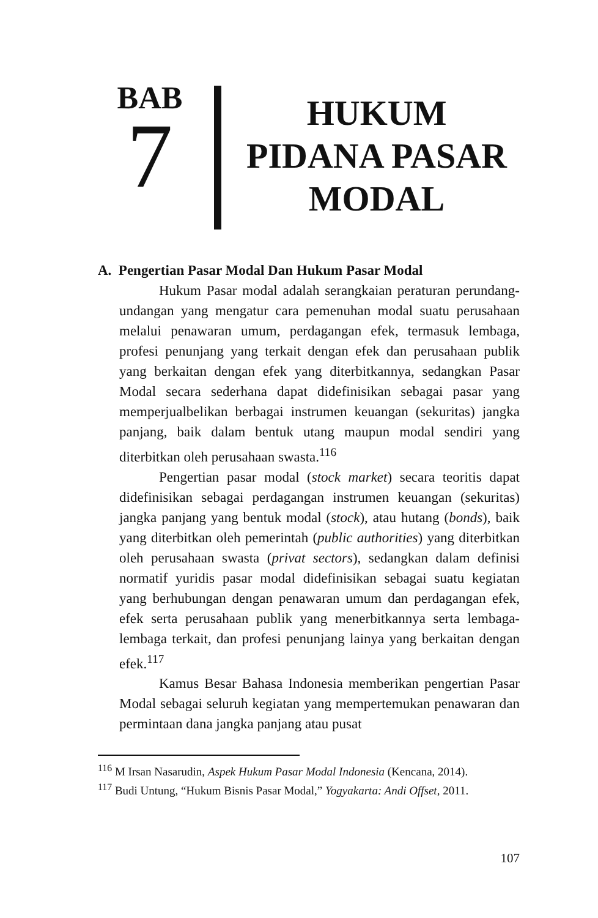BAB
7
HUKUM
PIDANA PASAR
MODAL
A. Pengertian Pasar Modal Dan Hukum Pasar Modal
Hukum Pasar modal adalah serangkaian peraturan perundang-undangan yang mengatur cara pemenuhan modal suatu perusahaan melalui penawaran umum, perdagangan efek, termasuk lembaga, profesi penunjang yang terkait dengan efek dan perusahaan publik yang berkaitan dengan efek yang diterbitkannya, sedangkan Pasar Modal secara sederhana dapat didefinisikan sebagai pasar yang memperjualbelikan berbagai instrumen keuangan (sekuritas) jangka panjang, baik dalam bentuk utang maupun modal sendiri yang diterbitkan oleh perusahaan swasta.<sup>116</sup>
Pengertian pasar modal (stock market) secara teoritis dapat didefinisikan sebagai perdagangan instrumen keuangan (sekuritas) jangka panjang yang bentuk modal (stock), atau hutang (bonds), baik yang diterbitkan oleh pemerintah (public authorities) yang diterbitkan oleh perusahaan swasta (privat sectors), sedangkan dalam definisi normatif yuridis pasar modal didefinisikan sebagai suatu kegiatan yang berhubungan dengan penawaran umum dan perdagangan efek, efek serta perusahaan publik yang menerbitkannya serta lembaga-lembaga terkait, dan profesi penunjang lainya yang berkaitan dengan efek.<sup>117</sup>
Kamus Besar Bahasa Indonesia memberikan pengertian Pasar Modal sebagai seluruh kegiatan yang mempertemukan penawaran dan permintaan dana jangka panjang atau pusat
<sup>116</sup> M Irsan Nasarudin, Aspek Hukum Pasar Modal Indonesia (Kencana, 2014).
<sup>117</sup> Budi Untung, “Hukum Bisnis Pasar Modal,” Yogyakarta: Andi Offset, 2011.
107